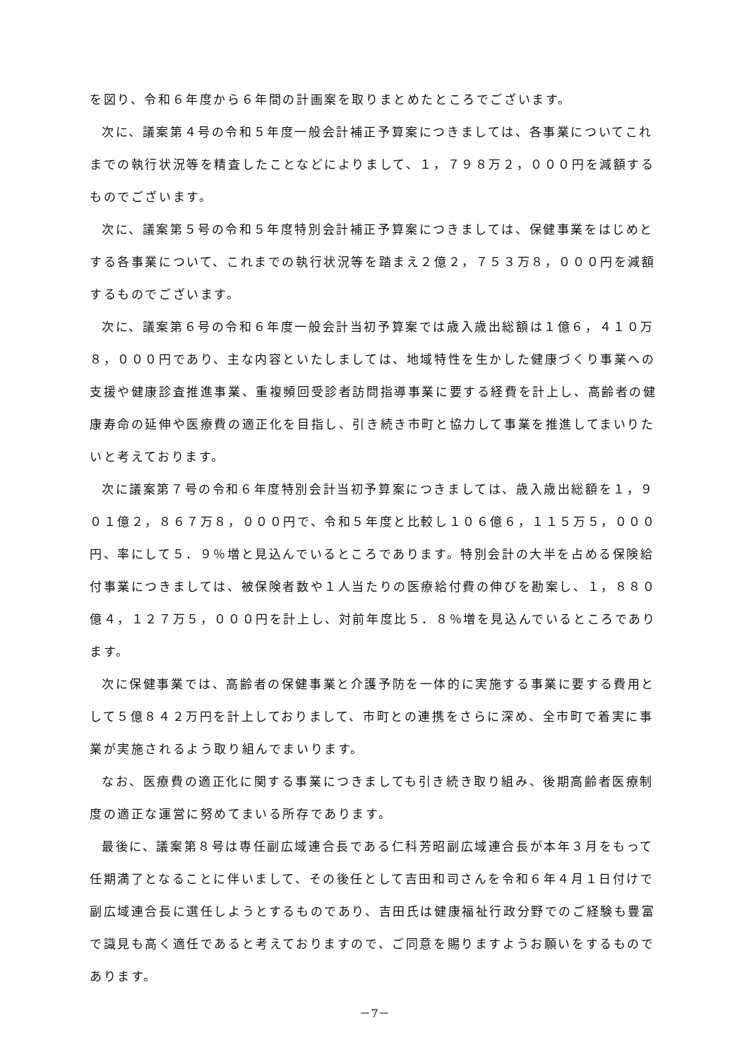を図り、令和６年度から６年間の計画案を取りまとめたところでございます。
次に、議案第４号の令和５年度一般会計補正予算案につきましては、各事業についてこれまでの執行状況等を精査したことなどによりまして、１，７９８万２，０００円を減額するものでございます。
次に、議案第５号の令和５年度特別会計補正予算案につきましては、保健事業をはじめとする各事業について、これまでの執行状況等を踏まえ２億２，７５３万８，０００円を減額するものでございます。
次に、議案第６号の令和６年度一般会計当初予算案では歳入歳出総額は１億６，４１０万８，０００円であり、主な内容といたしましては、地域特性を生かした健康づくり事業への支援や健康診査推進事業、重複頻回受診者訪問指導事業に要する経費を計上し、高齢者の健康寿命の延伸や医療費の適正化を目指し、引き続き市町と協力して事業を推進してまいりたいと考えております。
次に議案第７号の令和６年度特別会計当初予算案につきましては、歳入歳出総額を１，９０１億２，８６７万８，０００円で、令和５年度と比較し１０６億６，１１５万５，０００円、率にして５．９％増と見込んでいるところであります。特別会計の大半を占める保険給付事業につきましては、被保険者数や１人当たりの医療給付費の伸びを勘案し、１，８８０億４，１２７万５，０００円を計上し、対前年度比５．８％増を見込んでいるところであります。
次に保健事業では、高齢者の保健事業と介護予防を一体的に実施する事業に要する費用として５億８４２万円を計上しておりまして、市町との連携をさらに深め、全市町で着実に事業が実施されるよう取り組んでまいります。
なお、医療費の適正化に関する事業につきましても引き続き取り組み、後期高齢者医療制度の適正な運営に努めてまいる所存であります。
最後に、議案第８号は専任副広域連合長である仁科芳昭副広域連合長が本年３月をもって任期満了となることに伴いまして、その後任として吉田和司さんを令和６年４月１日付けで副広域連合長に選任しようとするものであり、吉田氏は健康福祉行政分野でのご経験も豊富で識見も高く適任であると考えておりますので、ご同意を賜りますようお願いをするものであります。
－7－